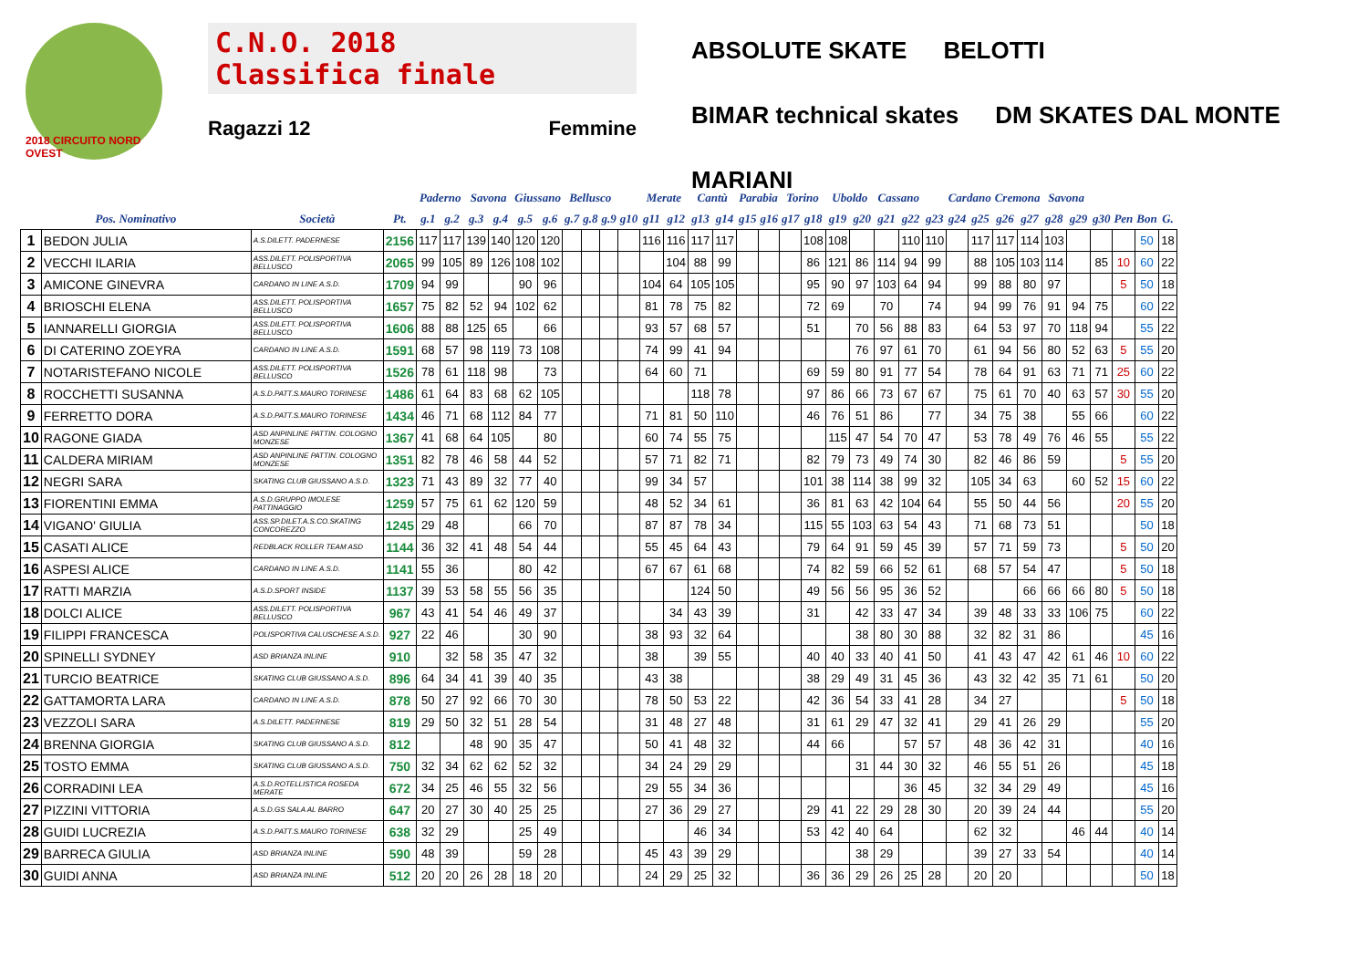2018 CIRCUITO NORD OVEST
C.N.O. 2018
Classifica finale
Ragazzi 12 Femmine
ABSOLUTE SKATE BELOTTI BIMAR technical skates DM SKATES DAL MONTE MARIANI
| | | | | Paderno | | Savona | | Giussano | | Bellusco | | | | Merate | | Cantù | | Parabia | | Torino | | Uboldo | | Cassano | | | Cardano | | Cremona | | Savona | | | | | |
| --- | --- | --- | --- | --- | --- | --- | --- | --- | --- | --- | --- | --- | --- | --- | --- | --- | --- | --- | --- | --- | --- | --- | --- | --- | --- | --- | --- | --- | --- | --- | --- | --- | --- | --- | --- | --- |
| Pos. Nominativo | | Società | Pt. | g.1 | g.2 | g.3 | g.4 | g.5 | g.6 | g.7 | g.8 | g.9 | g10 | g11 | g12 | g13 | g14 | g15 | g16 | g17 | g18 | g19 | g20 | g21 | g22 | g23 | g24 | g25 | g26 | g27 | g28 | g29 | g30 | Pen | Bon | G. |
| 1 | BEDON JULIA | A.S.DILETT. PADERNESE | 2156 | 117 | 117 | 139 | 140 | 120 | 120 | | | | | 116 | 116 | 117 | 117 | | | | 108 | 108 | | | 110 | 110 | | 117 | 117 | 114 | 103 | | | | 50 | 18 |
| 2 | VECCHI ILARIA | ASS.DILETT. POLISPORTIVA BELLUSCO | 2065 | 99 | 105 | 89 | 126 | 108 | 102 | | | | | | 104 | 88 | 99 | | | | 86 | 121 | 86 | 114 | 94 | 99 | | 88 | 105 | 103 | 114 | | 85 | 10 | 60 | 22 |
| 3 | AMICONE GINEVRA | CARDANO IN LINE A.S.D. | 1709 | 94 | 99 | | | 90 | 96 | | | | | 104 | 64 | 105 | 105 | | | | 95 | 90 | 97 | 103 | 64 | 94 | | 99 | 88 | 80 | 97 | | | 5 | 50 | 18 |
| 4 | BRIOSCHI ELENA | ASS.DILETT. POLISPORTIVA BELLUSCO | 1657 | 75 | 82 | 52 | 94 | 102 | 62 | | | | | 81 | 78 | 75 | 82 | | | | 72 | 69 | | 70 | | 74 | | 94 | 99 | 76 | 91 | 94 | 75 | | 60 | 22 |
| 5 | IANNARELLI GIORGIA | ASS.DILETT. POLISPORTIVA BELLUSCO | 1606 | 88 | 88 | 125 | 65 | | 66 | | | | | 93 | 57 | 68 | 57 | | | | 51 | | 70 | 56 | 88 | 83 | | 64 | 53 | 97 | 70 | 118 | 94 | | 55 | 22 |
| 6 | DI CATERINO ZOEYRA | CARDANO IN LINE A.S.D. | 1591 | 68 | 57 | 98 | 119 | 73 | 108 | | | | | 74 | 99 | 41 | 94 | | | | | | 76 | 97 | 61 | 70 | | 61 | 94 | 56 | 80 | 52 | 63 | 5 | 55 | 20 |
| 7 | NOTARISTEFANO NICOLE | ASS.DILETT. POLISPORTIVA BELLUSCO | 1526 | 78 | 61 | 118 | 98 | | 73 | | | | | 64 | 60 | 71 | | | | | 69 | 59 | 80 | 91 | 77 | 54 | | 78 | 64 | 91 | 63 | 71 | 71 | 25 | 60 | 22 |
| 8 | ROCCHETTI SUSANNA | A.S.D.PATT.S.MAURO TORINESE | 1486 | 61 | 64 | 83 | 68 | 62 | 105 | | | | | | | 118 | 78 | | | | 97 | 86 | 66 | 73 | 67 | 67 | | 75 | 61 | 70 | 40 | 63 | 57 | 30 | 55 | 20 |
| 9 | FERRETTO DORA | A.S.D.PATT.S.MAURO TORINESE | 1434 | 46 | 71 | 68 | 112 | 84 | 77 | | | | | 71 | 81 | 50 | 110 | | | | 46 | 76 | 51 | 86 | | 77 | | 34 | 75 | 38 | | 55 | 66 | | 60 | 22 |
| 10 | RAGONE GIADA | ASD ANPINLINE PATTIN. COLOGNO MONZESE | 1367 | 41 | 68 | 64 | 105 | | 80 | | | | | 60 | 74 | 55 | 75 | | | | | 115 | 47 | 54 | 70 | 47 | | 53 | 78 | 49 | 76 | 46 | 55 | | 55 | 22 |
| 11 | CALDERA MIRIAM | ASD ANPINLINE PATTIN. COLOGNO MONZESE | 1351 | 82 | 78 | 46 | 58 | 44 | 52 | | | | | 57 | 71 | 82 | 71 | | | | 82 | 79 | 73 | 49 | 74 | 30 | | 82 | 46 | 86 | 59 | | | 5 | 55 | 20 |
| 12 | NEGRI SARA | SKATING CLUB GIUSSANO A.S.D. | 1323 | 71 | 43 | 89 | 32 | 77 | 40 | | | | | 99 | 34 | 57 | | | | | 101 | 38 | 114 | 38 | 99 | 32 | | 105 | 34 | 63 | | 60 | 52 | 15 | 60 | 22 |
| 13 | FIORENTINI EMMA | A.S.D.GRUPPO IMOLESE PATTINAGGIO | 1259 | 57 | 75 | 61 | 62 | 120 | 59 | | | | | 48 | 52 | 34 | 61 | | | | 36 | 81 | 63 | 42 | 104 | 64 | | 55 | 50 | 44 | 56 | | | 20 | 55 | 20 |
| 14 | VIGANO' GIULIA | ASS.SP.DILET.A.S.CO.SKATING CONCOREZZO | 1245 | 29 | 48 | | | 66 | 70 | | | | | 87 | 87 | 78 | 34 | | | | 115 | 55 | 103 | 63 | 54 | 43 | | 71 | 68 | 73 | 51 | | | | 50 | 18 |
| 15 | CASATI ALICE | REDBLACK ROLLER TEAM ASD | 1144 | 36 | 32 | 41 | 48 | 54 | 44 | | | | | 55 | 45 | 64 | 43 | | | | 79 | 64 | 91 | 59 | 45 | 39 | | 57 | 71 | 59 | 73 | | | 5 | 50 | 20 |
| 16 | ASPESI ALICE | CARDANO IN LINE A.S.D. | 1141 | 55 | 36 | | | 80 | 42 | | | | | 67 | 67 | 61 | 68 | | | | 74 | 82 | 59 | 66 | 52 | 61 | | 68 | 57 | 54 | 47 | | | 5 | 50 | 18 |
| 17 | RATTI MARZIA | A.S.D.SPORT INSIDE | 1137 | 39 | 53 | 58 | 55 | 56 | 35 | | | | | | | 124 | 50 | | | | 49 | 56 | 56 | 95 | 36 | 52 | | | | 66 | 66 | 66 | 80 | 5 | 50 | 18 |
| 18 | DOLCI ALICE | ASS.DILETT. POLISPORTIVA BELLUSCO | 967 | 43 | 41 | 54 | 46 | 49 | 37 | | | | | | 34 | 43 | 39 | | | | 31 | | 42 | 33 | 47 | 34 | | 39 | 48 | 33 | 33 | 106 | 75 | | 60 | 22 |
| 19 | FILIPPI FRANCESCA | POLISPORTIVA CALUSCHESE A.S.D. | 927 | 22 | 46 | | | 30 | 90 | | | | | 38 | 93 | 32 | 64 | | | | | | 38 | 80 | 30 | 88 | | 32 | 82 | 31 | 86 | | | | 45 | 16 |
| 20 | SPINELLI SYDNEY | ASD BRIANZA INLINE | 910 | | 32 | 58 | 35 | 47 | 32 | | | | | 38 | | 39 | 55 | | | | 40 | 40 | 33 | 40 | 41 | 50 | | 41 | 43 | 47 | 42 | 61 | 46 | 10 | 60 | 22 |
| 21 | TURCIO BEATRICE | SKATING CLUB GIUSSANO A.S.D. | 896 | 64 | 34 | 41 | 39 | 40 | 35 | | | | | 43 | 38 | | | | | | 38 | 29 | 49 | 31 | 45 | 36 | | 43 | 32 | 42 | 35 | 71 | 61 | | 50 | 20 |
| 22 | GATTAMORTA LARA | CARDANO IN LINE A.S.D. | 878 | 50 | 27 | 92 | 66 | 70 | 30 | | | | | 78 | 50 | 53 | 22 | | | | 42 | 36 | 54 | 33 | 41 | 28 | | 34 | 27 | | | | | 5 | 50 | 18 |
| 23 | VEZZOLI SARA | A.S.DILETT. PADERNESE | 819 | 29 | 50 | 32 | 51 | 28 | 54 | | | | | 31 | 48 | 27 | 48 | | | | 31 | 61 | 29 | 47 | 32 | 41 | | 29 | 41 | 26 | 29 | | | | 55 | 20 |
| 24 | BRENNA GIORGIA | SKATING CLUB GIUSSANO A.S.D. | 812 | | | 48 | 90 | 35 | 47 | | | | | 50 | 41 | 48 | 32 | | | | 44 | 66 | | | 57 | 57 | | 48 | 36 | 42 | 31 | | | | 40 | 16 |
| 25 | TOSTO EMMA | SKATING CLUB GIUSSANO A.S.D. | 750 | 32 | 34 | 62 | 62 | 52 | 32 | | | | | 34 | 24 | 29 | 29 | | | | | | 31 | 44 | 30 | 32 | | 46 | 55 | 51 | 26 | | | | 45 | 18 |
| 26 | CORRADINI LEA | A.S.D.ROTELLISTICA ROSEDA MERATE | 672 | 34 | 25 | 46 | 55 | 32 | 56 | | | | | 29 | 55 | 34 | 36 | | | | | | | | 36 | 45 | | 32 | 34 | 29 | 49 | | | | 45 | 16 |
| 27 | PIZZINI VITTORIA | A.S.D.GS SALA AL BARRO | 647 | 20 | 27 | 30 | 40 | 25 | 25 | | | | | 27 | 36 | 29 | 27 | | | | 29 | 41 | 22 | 29 | 28 | 30 | | 20 | 39 | 24 | 44 | | | | 55 | 20 |
| 28 | GUIDI LUCREZIA | A.S.D.PATT.S.MAURO TORINESE | 638 | 32 | 29 | | | 25 | 49 | | | | | | | 46 | 34 | | | | 53 | 42 | 40 | 64 | | | | 62 | 32 | | | 46 | 44 | | 40 | 14 |
| 29 | BARRECA GIULIA | ASD BRIANZA INLINE | 590 | 48 | 39 | | | 59 | 28 | | | | | 45 | 43 | 39 | 29 | | | | | | 38 | 29 | | | | 39 | 27 | 33 | 54 | | | | 40 | 14 |
| 30 | GUIDI ANNA | ASD BRIANZA INLINE | 512 | 20 | 20 | 26 | 28 | 18 | 20 | | | | | 24 | 29 | 25 | 32 | | | | 36 | 36 | 29 | 26 | 25 | 28 | | 20 | 20 | | | | | | 50 | 18 |